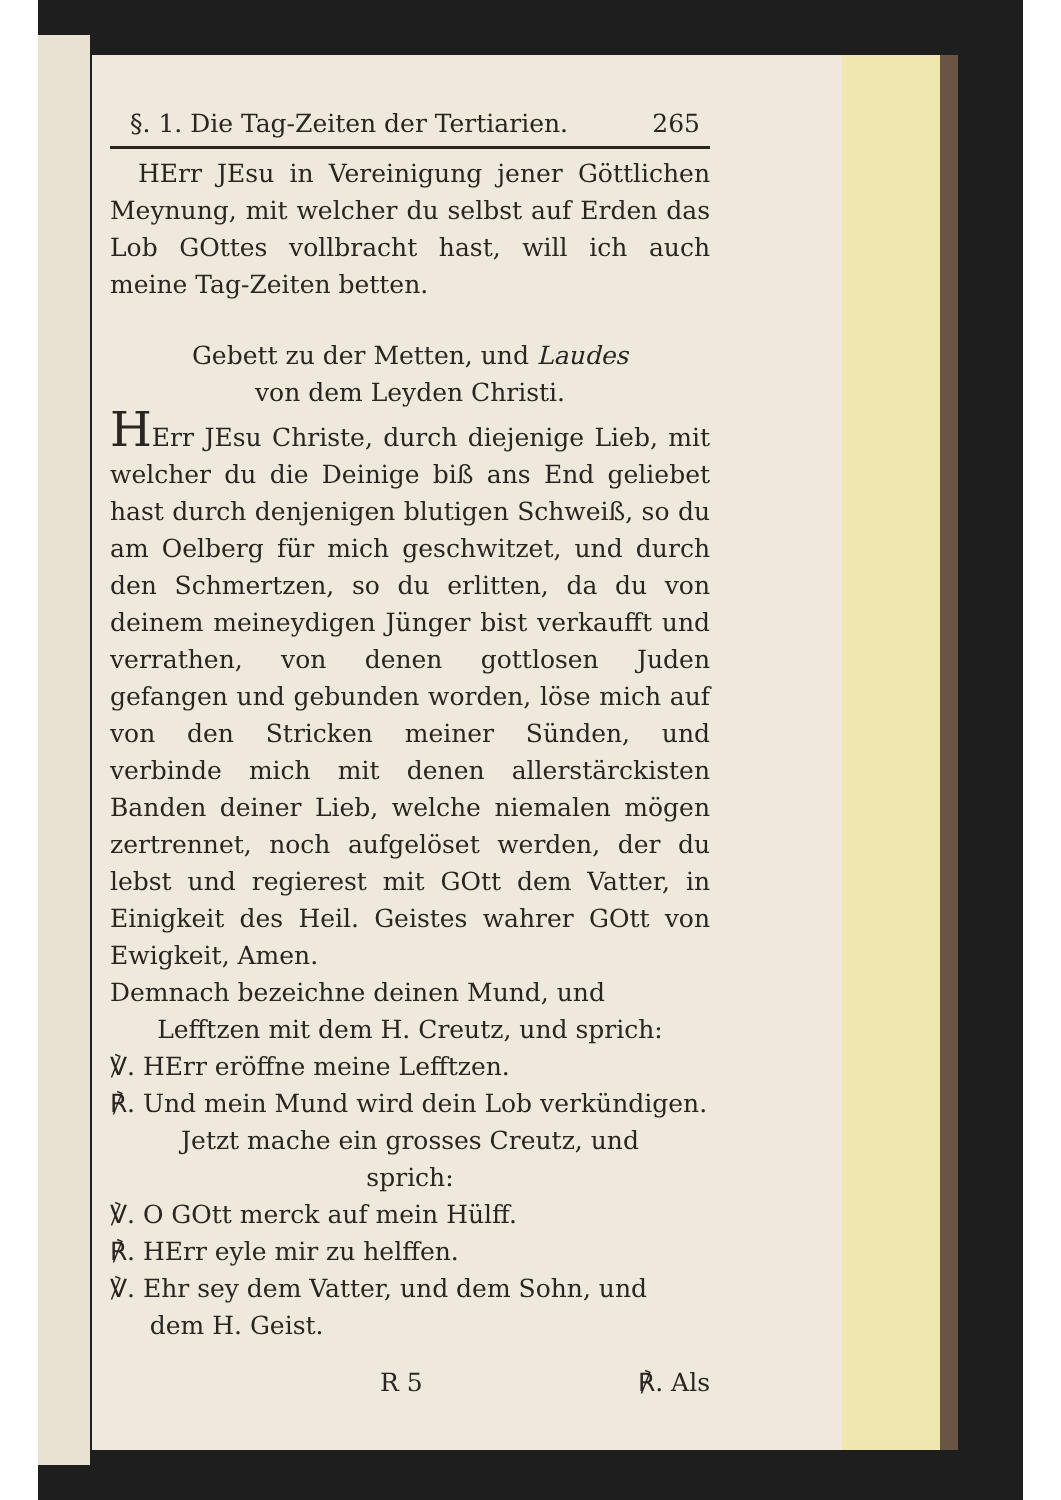§. 1. Die Tag-Zeiten der Tertiarien. 265
HErr JEsu in Vereinigung jener Göttlichen Meynung, mit welcher du selbst auf Erden das Lob GOttes vollbracht hast, will ich auch meine Tag-Zeiten betten.
Gebett zu der Metten, und Laudes
von dem Leyden Christi.
HErr JEsu Christe, durch diejenige Lieb, mit welcher du die Deinige biß ans End geliebet hast durch denjenigen blutigen Schweiß, so du am Oelberg für mich geschwitzet, und durch den Schmertzen, so du erlitten, da du von deinem meineydigen Jünger bist verkaufft und verrathen, von denen gottlosen Juden gefangen und gebunden worden, löse mich auf von den Stricken meiner Sünden, und verbinde mich mit denen allerstärckisten Banden deiner Lieb, welche niemalen mögen zertrennet, noch aufgelöset werden, der du lebst und regierest mit GOtt dem Vatter, in Einigkeit des Heil. Geistes wahrer GOtt von Ewigkeit, Amen.
Demnach bezeichne deinen Mund, und
Lefftzen mit dem H. Creutz, und sprich:
℣. HErr eröffne meine Lefftzen.
℟. Und mein Mund wird dein Lob verkündigen.
Jetzt mache ein grosses Creutz, und
sprich:
℣. O GOtt merck auf mein Hülff.
℟. HErr eyle mir zu helffen.
℣. Ehr sey dem Vatter, und dem Sohn, und
dem H. Geist.
R 5 ℟. Als